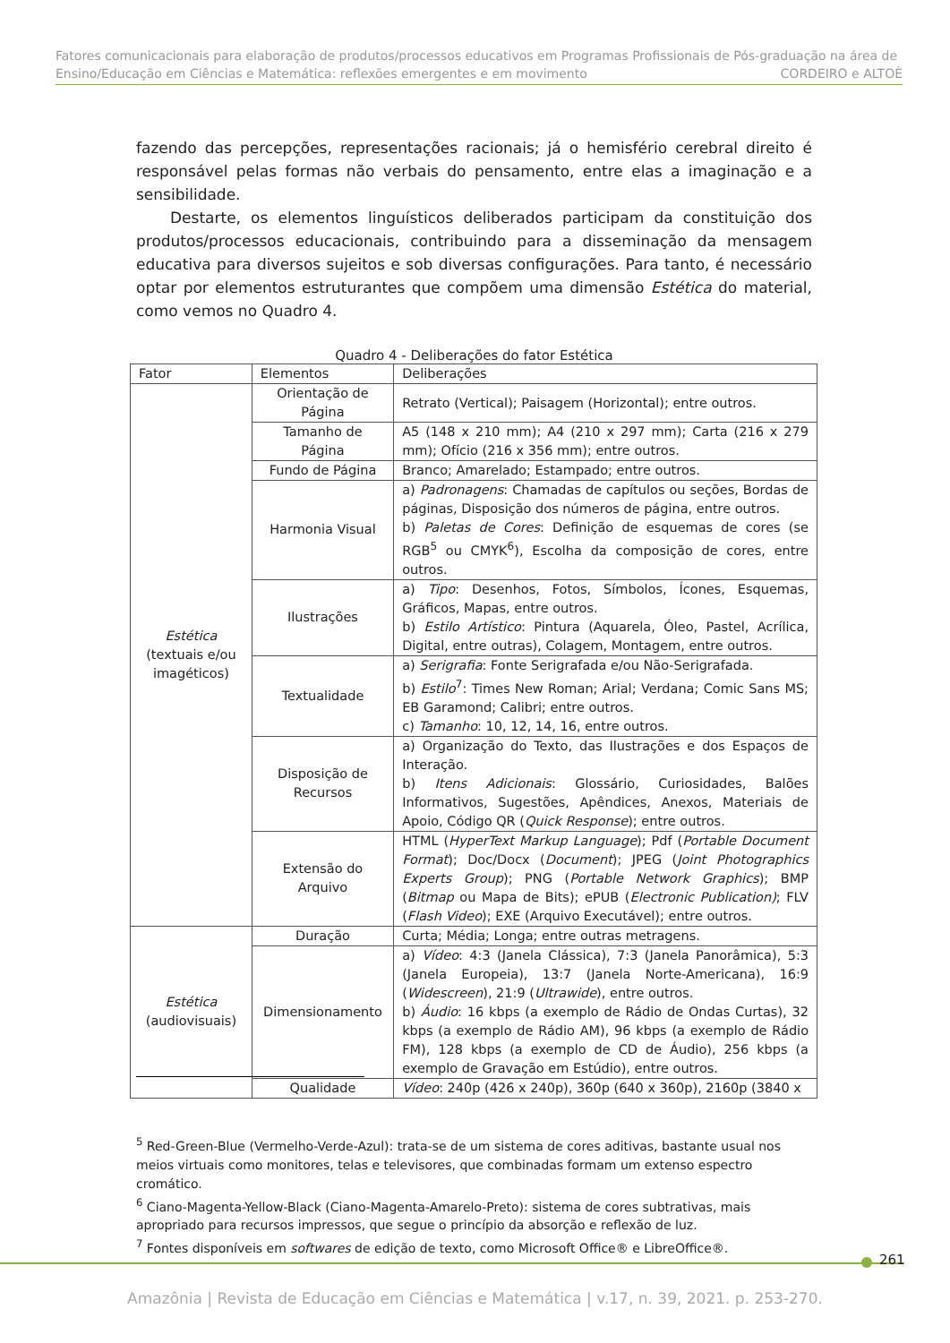Fatores comunicacionais para elaboração de produtos/processos educativos em Programas Profissionais de Pós-graduação na área de Ensino/Educação em Ciências e Matemática: reflexões emergentes e em movimento CORDEIRO e ALTOÈ
fazendo das percepções, representações racionais; já o hemisfério cerebral direito é responsável pelas formas não verbais do pensamento, entre elas a imaginação e a sensibilidade.
Destarte, os elementos linguísticos deliberados participam da constituição dos produtos/processos educacionais, contribuindo para a disseminação da mensagem educativa para diversos sujeitos e sob diversas configurações. Para tanto, é necessário optar por elementos estruturantes que compõem uma dimensão Estética do material, como vemos no Quadro 4.
Quadro 4 - Deliberações do fator Estética
| Fator | Elementos | Deliberações |
| --- | --- | --- |
| Estética (textuais e/ou imagéticos) | Orientação de Página | Retrato (Vertical); Paisagem (Horizontal); entre outros. |
| | Tamanho de Página | A5 (148 x 210 mm); A4 (210 x 297 mm); Carta (216 x 279 mm); Ofício (216 x 356 mm); entre outros. |
| | Fundo de Página | Branco; Amarelado; Estampado; entre outros. |
| | Harmonia Visual | a) Padronagens : Chamadas de capítulos ou seções, Bordas de páginas, Disposição dos números de página, entre outros. b) Paletas de Cores : Definição de esquemas de cores (se RGB<sup>5</sup> ou CMYK<sup>6</sup>), Escolha da composição de cores, entre outros. |
| | Ilustrações | a) Tipo : Desenhos, Fotos, Símbolos, Ícones, Esquemas, Gráficos, Mapas, entre outros. b) Estilo Artístico : Pintura (Aquarela, Óleo, Pastel, Acrílica, Digital, entre outras), Colagem, Montagem, entre outros. |
| | Textualidade | a) Serigrafia : Fonte Serigrafada e/ou Não-Serigrafada. b) Estilo<sup>7</sup>: Times New Roman; Arial; Verdana; Comic Sans MS; EB Garamond; Calibri; entre outros. c) Tamanho : 10, 12, 14, 16, entre outros. |
| | Disposição de Recursos | a) Organização do Texto, das Ilustrações e dos Espaços de Interação. b) Itens Adicionais : Glossário, Curiosidades, Balões Informativos, Sugestões, Apêndices, Anexos, Materiais de Apoio, Código QR ( Quick Response ); entre outros. |
| | Extensão do Arquivo | HTML ( HyperText Markup Language ); Pdf ( Portable Document Format ); Doc/Docx ( Document ); JPEG ( Joint Photographics Experts Group ); PNG ( Portable Network Graphics ); BMP ( Bitmap ou Mapa de Bits); ePUB ( Electronic Publication) ; FLV ( Flash Video ); EXE (Arquivo Executável); entre outros. |
| Estética (audiovisuais) | Duração | Curta; Média; Longa; entre outras metragens. |
| | Dimensionamento | a) Vídeo : 4:3 (Janela Clássica), 7:3 (Janela Panorâmica), 5:3 (Janela Europeia), 13:7 (Janela Norte-Americana), 16:9 ( Widescreen ), 21:9 ( Ultrawide ), entre outros. b) Áudio : 16 kbps (a exemplo de Rádio de Ondas Curtas), 32 kbps (a exemplo de Rádio AM), 96 kbps (a exemplo de Rádio FM), 128 kbps (a exemplo de CD de Áudio), 256 kbps (a exemplo de Gravação em Estúdio), entre outros. |
| | Qualidade | Vídeo : 240p (426 x 240p), 360p (640 x 360p), 2160p (3840 x |
<sup>5</sup> Red-Green-Blue (Vermelho-Verde-Azul): trata-se de um sistema de cores aditivas, bastante usual nos meios virtuais como monitores, telas e televisores, que combinadas formam um extenso espectro cromático.
<sup>6</sup> Ciano-Magenta-Yellow-Black (Ciano-Magenta-Amarelo-Preto): sistema de cores subtrativas, mais apropriado para recursos impressos, que segue o princípio da absorção e reflexão de luz.
<sup>7</sup> Fontes disponíveis em softwares de edição de texto, como Microsoft Office® e LibreOffice®.
261
Amazônia | Revista de Educação em Ciências e Matemática | v.17, n. 39, 2021. p. 253-270.